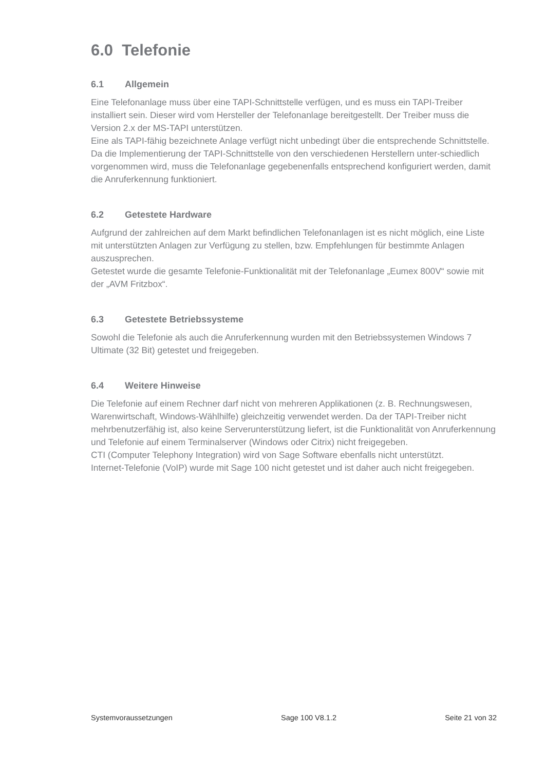6.0 Telefonie
6.1 Allgemein
Eine Telefonanlage muss über eine TAPI-Schnittstelle verfügen, und es muss ein TAPI-Treiber installiert sein. Dieser wird vom Hersteller der Telefonanlage bereitgestellt. Der Treiber muss die Version 2.x der MS-TAPI unterstützen.
Eine als TAPI-fähig bezeichnete Anlage verfügt nicht unbedingt über die entsprechende Schnittstelle.
Da die Implementierung der TAPI-Schnittstelle von den verschiedenen Herstellern unter-schiedlich vorgenommen wird, muss die Telefonanlage gegebenenfalls entsprechend konfiguriert werden, damit die Anruferkennung funktioniert.
6.2 Getestete Hardware
Aufgrund der zahlreichen auf dem Markt befindlichen Telefonanlagen ist es nicht möglich, eine Liste mit unterstützten Anlagen zur Verfügung zu stellen, bzw. Empfehlungen für bestimmte Anlagen auszusprechen.
Getestet wurde die gesamte Telefonie-Funktionalität mit der Telefonanlage „Eumex 800V“ sowie mit der „AVM Fritzbox“.
6.3 Getestete Betriebssysteme
Sowohl die Telefonie als auch die Anruferkennung wurden mit den Betriebssystemen Windows 7 Ultimate (32 Bit) getestet und freigegeben.
6.4 Weitere Hinweise
Die Telefonie auf einem Rechner darf nicht von mehreren Applikationen (z. B. Rechnungswesen, Warenwirtschaft, Windows-Wählhilfe) gleichzeitig verwendet werden. Da der TAPI-Treiber nicht mehrbenutzerfähig ist, also keine Serverunterstützung liefert, ist die Funktionalität von Anruferkennung und Telefonie auf einem Terminalserver (Windows oder Citrix) nicht freigegeben.
CTI (Computer Telephony Integration) wird von Sage Software ebenfalls nicht unterstützt.
Internet-Telefonie (VoIP) wurde mit Sage 100 nicht getestet und ist daher auch nicht freigegeben.
Systemvoraussetzungen Sage 100 V8.1.2 Seite 21 von 32